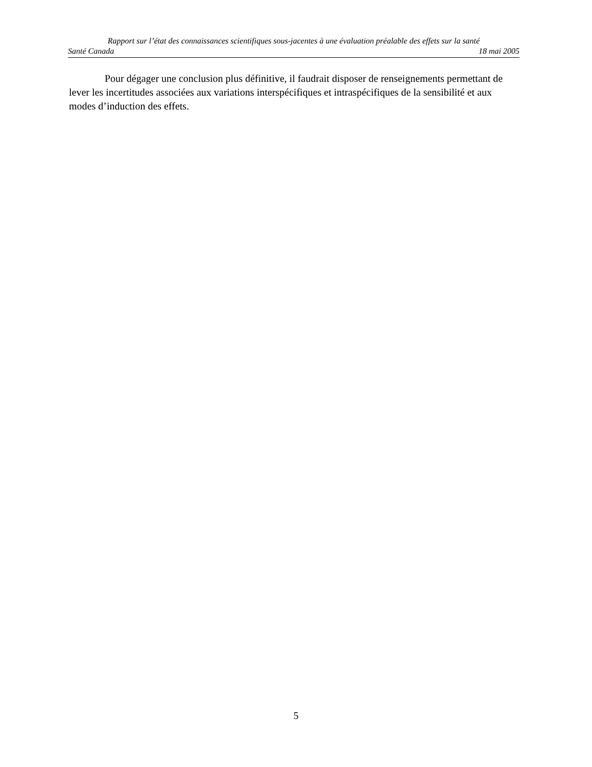Rapport sur l’état des connaissances scientifiques sous-jacentes à une évaluation préalable des effets sur la santé
Santé Canada 18 mai 2005
Pour dégager une conclusion plus définitive, il faudrait disposer de renseignements permettant de lever les incertitudes associées aux variations interspécifiques et intraspécifiques de la sensibilité et aux modes d’induction des effets.
5